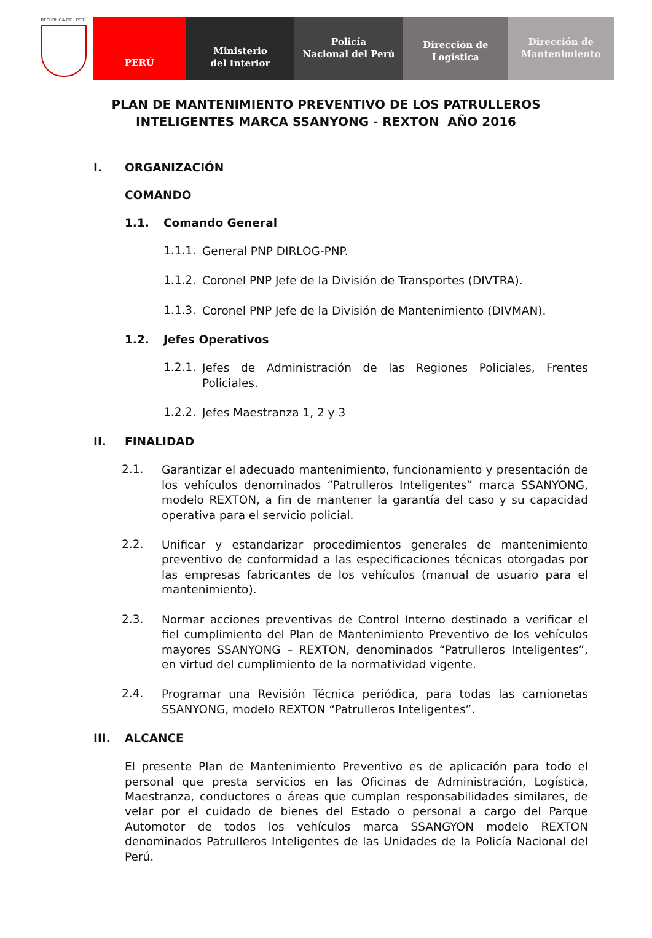REPÚBLICA DEL PERÚ
PERÚ
Ministerio
del Interior
Policía
Nacional del Perú
Dirección de
Logística
Dirección de
Mantenimiento
PLAN DE MANTENIMIENTO PREVENTIVO DE LOS PATRULLEROS
INTELIGENTES MARCA SSANYONG - REXTON AÑO 2016
I. ORGANIZACIÓN
COMANDO
1.1. Comando General
1.1.1.
General PNP DIRLOG-PNP.
1.1.2.
Coronel PNP Jefe de la División de Transportes (DIVTRA).
1.1.3.
Coronel PNP Jefe de la División de Mantenimiento (DIVMAN).
1.2. Jefes Operativos
1.2.1.
Jefes de Administración de las Regiones Policiales, Frentes Policiales.
1.2.2.
Jefes Maestranza 1, 2 y 3
II. FINALIDAD
2.1.
Garantizar el adecuado mantenimiento, funcionamiento y presentación de los vehículos denominados “Patrulleros Inteligentes” marca SSANYONG, modelo REXTON, a fin de mantener la garantía del caso y su capacidad operativa para el servicio policial.
2.2.
Unificar y estandarizar procedimientos generales de mantenimiento preventivo de conformidad a las especificaciones técnicas otorgadas por las empresas fabricantes de los vehículos (manual de usuario para el mantenimiento).
2.3.
Normar acciones preventivas de Control Interno destinado a verificar el fiel cumplimiento del Plan de Mantenimiento Preventivo de los vehículos mayores SSANYONG – REXTON, denominados “Patrulleros Inteligentes”, en virtud del cumplimiento de la normatividad vigente.
2.4.
Programar una Revisión Técnica periódica, para todas las camionetas SSANYONG, modelo REXTON “Patrulleros Inteligentes”.
III. ALCANCE
El presente Plan de Mantenimiento Preventivo es de aplicación para todo el personal que presta servicios en las Oficinas de Administración, Logística, Maestranza, conductores o áreas que cumplan responsabilidades similares, de velar por el cuidado de bienes del Estado o personal a cargo del Parque Automotor de todos los vehículos marca SSANGYON modelo REXTON denominados Patrulleros Inteligentes de las Unidades de la Policía Nacional del Perú.